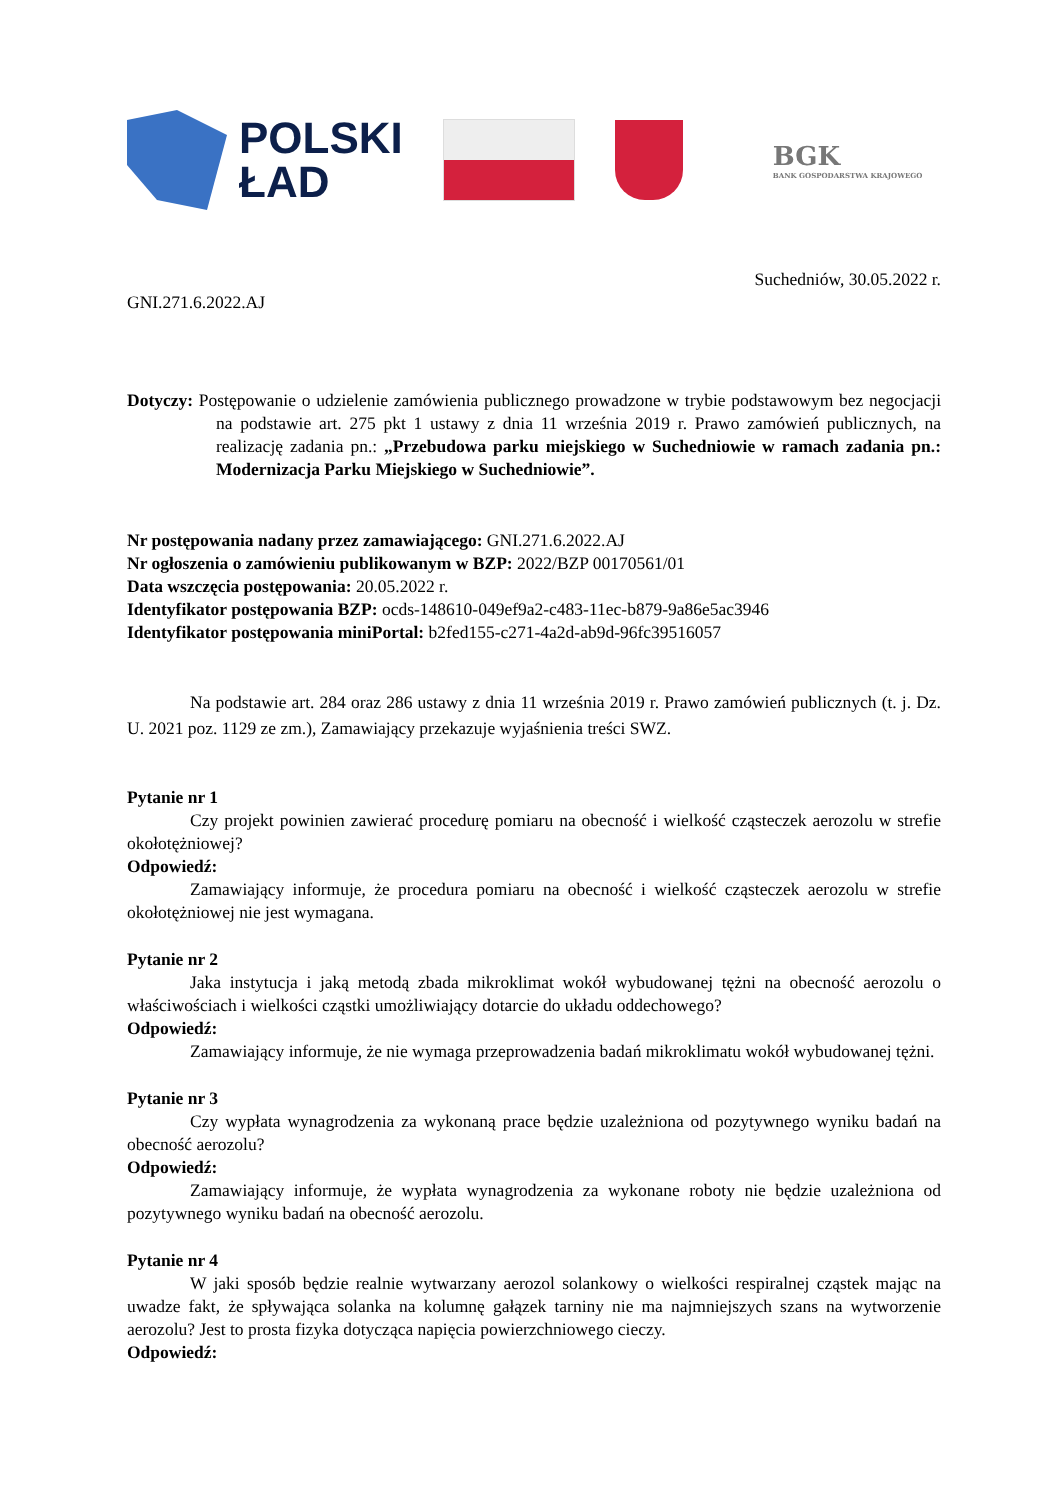POLSKI
ŁAD
BGK
BANK GOSPODARSTWA KRAJOWEGO
Suchedniów, 30.05.2022 r.
GNI.271.6.2022.AJ
Dotyczy: Postępowanie o udzielenie zamówienia publicznego prowadzone w trybie podstawowym bez negocjacji na podstawie art. 275 pkt 1 ustawy z dnia 11 września 2019 r. Prawo zamówień publicznych, na realizację zadania pn.: „Przebudowa parku miejskiego w Suchedniowie w ramach zadania pn.: Modernizacja Parku Miejskiego w Suchedniowie”.
Nr postępowania nadany przez zamawiającego: GNI.271.6.2022.AJ
Nr ogłoszenia o zamówieniu publikowanym w BZP: 2022/BZP 00170561/01
Data wszczęcia postępowania: 20.05.2022 r.
Identyfikator postępowania BZP: ocds-148610-049ef9a2-c483-11ec-b879-9a86e5ac3946
Identyfikator postępowania miniPortal: b2fed155-c271-4a2d-ab9d-96fc39516057
Na podstawie art. 284 oraz 286 ustawy z dnia 11 września 2019 r. Prawo zamówień publicznych (t. j. Dz. U. 2021 poz. 1129 ze zm.), Zamawiający przekazuje wyjaśnienia treści SWZ.
Pytanie nr 1
Czy projekt powinien zawierać procedurę pomiaru na obecność i wielkość cząsteczek aerozolu w strefie okołotężniowej?
Odpowiedź:
Zamawiający informuje, że procedura pomiaru na obecność i wielkość cząsteczek aerozolu w strefie okołotężniowej nie jest wymagana.
Pytanie nr 2
Jaka instytucja i jaką metodą zbada mikroklimat wokół wybudowanej tężni na obecność aerozolu o właściwościach i wielkości cząstki umożliwiający dotarcie do układu oddechowego?
Odpowiedź:
Zamawiający informuje, że nie wymaga przeprowadzenia badań mikroklimatu wokół wybudowanej tężni.
Pytanie nr 3
Czy wypłata wynagrodzenia za wykonaną prace będzie uzależniona od pozytywnego wyniku badań na obecność aerozolu?
Odpowiedź:
Zamawiający informuje, że wypłata wynagrodzenia za wykonane roboty nie będzie uzależniona od pozytywnego wyniku badań na obecność aerozolu.
Pytanie nr 4
W jaki sposób będzie realnie wytwarzany aerozol solankowy o wielkości respiralnej cząstek mając na uwadze fakt, że spływająca solanka na kolumnę gałązek tarniny nie ma najmniejszych szans na wytworzenie aerozolu? Jest to prosta fizyka dotycząca napięcia powierzchniowego cieczy.
Odpowiedź: